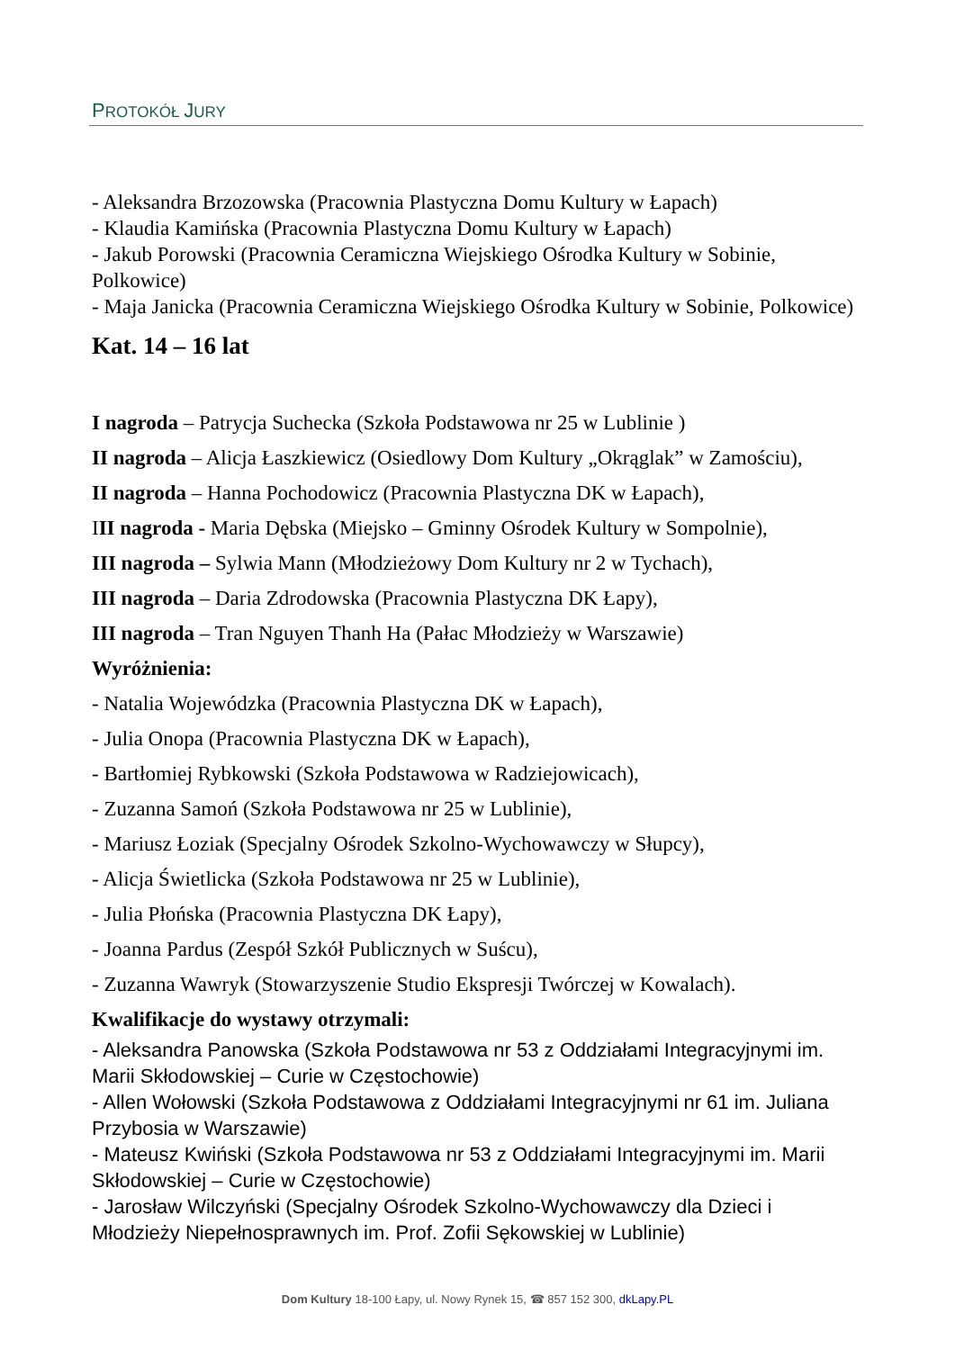PROTOKÓŁ JURY
- Aleksandra Brzozowska (Pracownia Plastyczna Domu Kultury w Łapach)
- Klaudia Kamińska (Pracownia Plastyczna Domu Kultury w Łapach)
- Jakub Porowski (Pracownia Ceramiczna Wiejskiego Ośrodka Kultury w Sobinie, Polkowice)
- Maja Janicka (Pracownia Ceramiczna Wiejskiego Ośrodka Kultury w Sobinie, Polkowice)
Kat. 14 – 16 lat
I nagroda – Patrycja Suchecka (Szkoła Podstawowa nr 25 w Lublinie )
II nagroda – Alicja Łaszkiewicz (Osiedlowy Dom Kultury „Okrąglak” w Zamościu),
II nagroda – Hanna Pochodowicz (Pracownia Plastyczna DK w Łapach),
III nagroda - Maria Dębska (Miejsko – Gminny Ośrodek Kultury w Sompolnie),
III nagroda – Sylwia Mann (Młodzieżowy Dom Kultury nr 2 w Tychach),
III nagroda – Daria Zdrodowska (Pracownia Plastyczna DK Łapy),
III nagroda – Tran Nguyen Thanh Ha (Pałac Młodzieży w Warszawie)
Wyróżnienia:
- Natalia Wojewódzka (Pracownia Plastyczna DK w Łapach),
- Julia Onopa (Pracownia Plastyczna DK w Łapach),
- Bartłomiej Rybkowski (Szkoła Podstawowa w Radziejowicach),
- Zuzanna Samoń (Szkoła Podstawowa nr 25 w Lublinie),
- Mariusz Łoziak (Specjalny Ośrodek Szkolno-Wychowawczy w Słupcy),
- Alicja Świetlicka (Szkoła Podstawowa nr 25 w Lublinie),
- Julia Płońska (Pracownia Plastyczna DK Łapy),
- Joanna Pardus (Zespół Szkół Publicznych w Suścu),
- Zuzanna Wawryk (Stowarzyszenie Studio Ekspresji Twórczej w Kowalach).
Kwalifikacje do wystawy otrzymali:
- Aleksandra Panowska (Szkoła Podstawowa nr 53 z Oddziałami Integracyjnymi im. Marii Skłodowskiej – Curie w Częstochowie)
- Allen Wołowski (Szkoła Podstawowa z Oddziałami Integracyjnymi nr 61 im. Juliana Przybosia w Warszawie)
- Mateusz Kwiński (Szkoła Podstawowa nr 53 z Oddziałami Integracyjnymi im. Marii Skłodowskiej – Curie w Częstochowie)
- Jarosław Wilczyński (Specjalny Ośrodek Szkolno-Wychowawczy dla Dzieci i Młodzieży Niepełnosprawnych im. Prof. Zofii Sękowskiej w Lublinie)
Dom Kultury 18-100 Łapy, ul. Nowy Rynek 15, ☎ 857 152 300, dkLapy.PL